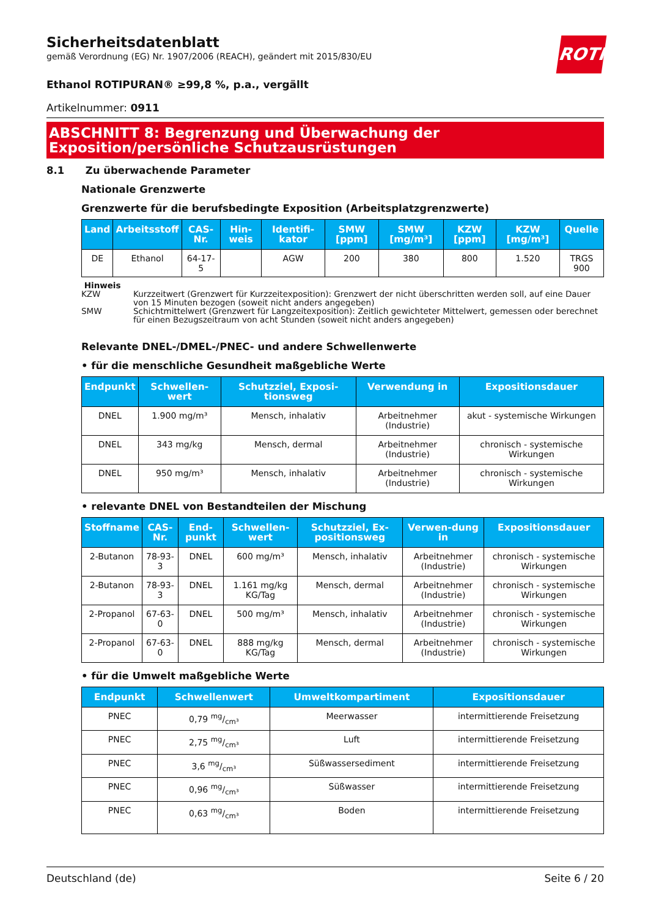ROTH
Sicherheitsdatenblatt
gemäß Verordnung (EG) Nr. 1907/2006 (REACH), geändert mit 2015/830/EU
Ethanol ROTIPURAN® ≥99,8 %, p.a., vergällt
Artikelnummer: 0911
ABSCHNITT 8: Begrenzung und Überwachung der Exposition/persönliche Schutzausrüstungen
8.1 Zu überwachende Parameter
Nationale Grenzwerte
Grenzwerte für die berufsbedingte Exposition (Arbeitsplatzgrenzwerte)
| Land | Arbeitsstoff | CAS-Nr. | Hin-weis | Identifi-kator | SMW [ppm] | SMW [mg/m³] | KZW [ppm] | KZW [mg/m³] | Quelle |
| --- | --- | --- | --- | --- | --- | --- | --- | --- | --- |
| DE | Ethanol | 64-17-5 | | AGW | 200 | 380 | 800 | 1.520 | TRGS 900 |
Hinweis
KZW Kurzzeitwert (Grenzwert für Kurzzeitexposition): Grenzwert der nicht überschritten werden soll, auf eine Dauer von 15 Minuten bezogen (soweit nicht anders angegeben)
SMW Schichtmittelwert (Grenzwert für Langzeitexposition): Zeitlich gewichteter Mittelwert, gemessen oder berechnet für einen Bezugszeitraum von acht Stunden (soweit nicht anders angegeben)
Relevante DNEL-/DMEL-/PNEC- und andere Schwellenwerte
• für die menschliche Gesundheit maßgebliche Werte
| Endpunkt | Schwellen-wert | Schutzziel, Exposi-tionsweg | Verwendung in | Expositionsdauer |
| --- | --- | --- | --- | --- |
| DNEL | 1.900 mg/m³ | Mensch, inhalativ | Arbeitnehmer (Industrie) | akut - systemische Wirkungen |
| DNEL | 343 mg/kg | Mensch, dermal | Arbeitnehmer (Industrie) | chronisch - systemische Wirkungen |
| DNEL | 950 mg/m³ | Mensch, inhalativ | Arbeitnehmer (Industrie) | chronisch - systemische Wirkungen |
• relevante DNEL von Bestandteilen der Mischung
| Stoffname | CAS-Nr. | End-punkt | Schwellen-wert | Schutzziel, Ex-positionsweg | Verwen-dung in | Expositionsdauer |
| --- | --- | --- | --- | --- | --- | --- |
| 2-Butanon | 78-93-3 | DNEL | 600 mg/m³ | Mensch, inhalativ | Arbeitnehmer (Industrie) | chronisch - systemische Wirkungen |
| 2-Butanon | 78-93-3 | DNEL | 1.161 mg/kg KG/Tag | Mensch, dermal | Arbeitnehmer (Industrie) | chronisch - systemische Wirkungen |
| 2-Propanol | 67-63-0 | DNEL | 500 mg/m³ | Mensch, inhalativ | Arbeitnehmer (Industrie) | chronisch - systemische Wirkungen |
| 2-Propanol | 67-63-0 | DNEL | 888 mg/kg KG/Tag | Mensch, dermal | Arbeitnehmer (Industrie) | chronisch - systemische Wirkungen |
• für die Umwelt maßgebliche Werte
| Endpunkt | Schwellenwert | Umweltkompartiment | Expositionsdauer |
| --- | --- | --- | --- |
| PNEC | 0,79 mg/cm³ | Meerwasser | intermittierende Freisetzung |
| PNEC | 2,75 mg/cm³ | Luft | intermittierende Freisetzung |
| PNEC | 3,6 mg/cm³ | Süßwassersediment | intermittierende Freisetzung |
| PNEC | 0,96 mg/cm³ | Süßwasser | intermittierende Freisetzung |
| PNEC | 0,63 mg/cm³ | Boden | intermittierende Freisetzung |
Deutschland (de) Seite 6 / 20